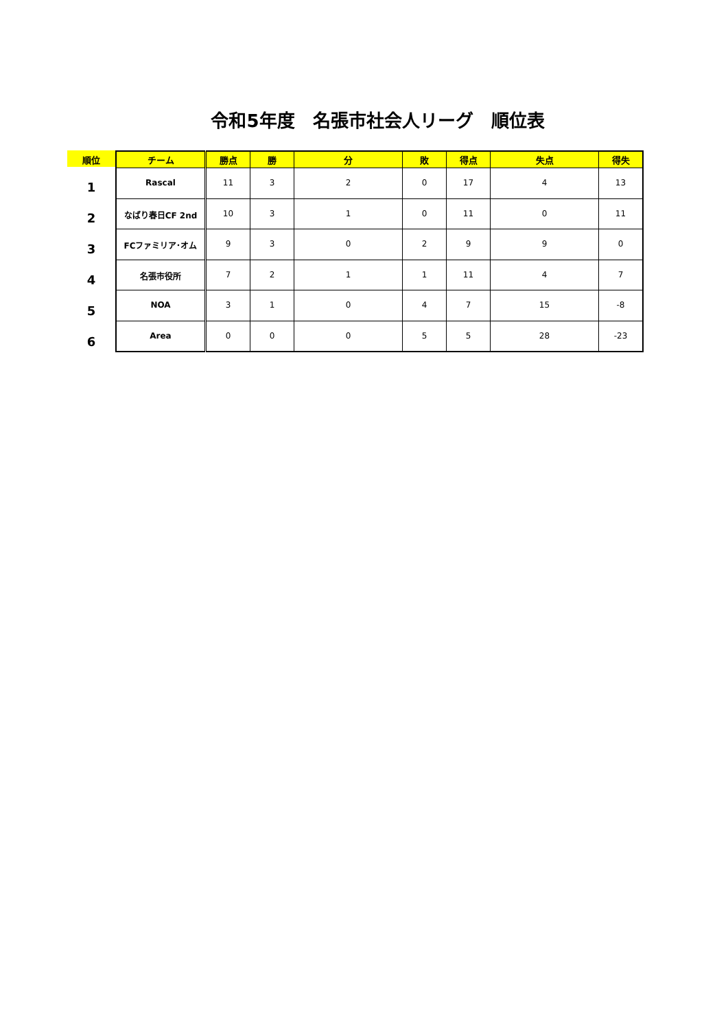令和5年度　名張市社会人リーグ　順位表
順位
1
2
3
4
5
6
| チーム | 勝点 | 勝 | 分 | 敗 | 得点 | 失点 | 得失 |
| --- | --- | --- | --- | --- | --- | --- | --- |
| Rascal | 11 | 3 | 2 | 0 | 17 | 4 | 13 |
| なばり春日CF 2nd | 10 | 3 | 1 | 0 | 11 | 0 | 11 |
| FCファミリア･オム | 9 | 3 | 0 | 2 | 9 | 9 | 0 |
| 名張市役所 | 7 | 2 | 1 | 1 | 11 | 4 | 7 |
| NOA | 3 | 1 | 0 | 4 | 7 | 15 | -8 |
| Area | 0 | 0 | 0 | 5 | 5 | 28 | -23 |